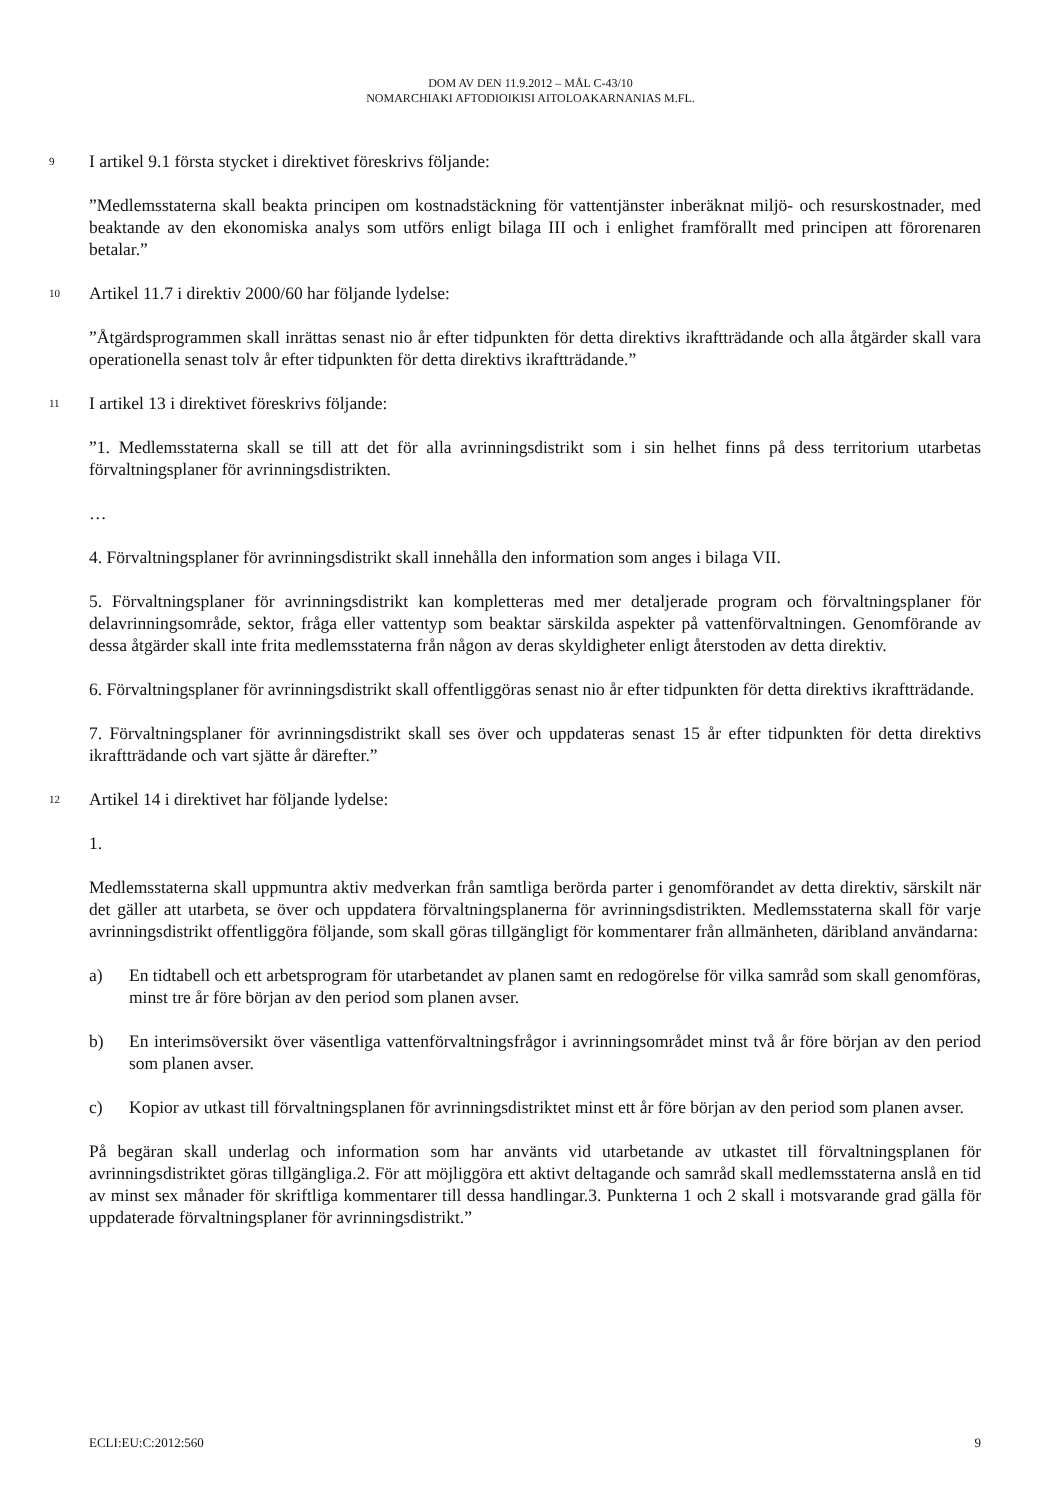DOM AV DEN 11.9.2012 – MÅL C-43/10
NOMARCHIAKI AFTODIOIKISI AITOLOAKARNANIAS M.FL.
9 I artikel 9.1 första stycket i direktivet föreskrivs följande:
”Medlemsstaterna skall beakta principen om kostnadstäckning för vattentjänster inberäknat miljö- och resurskostnader, med beaktande av den ekonomiska analys som utförs enligt bilaga III och i enlighet framförallt med principen att förorenaren betalar.”
10 Artikel 11.7 i direktiv 2000/60 har följande lydelse:
”Åtgärdsprogrammen skall inrättas senast nio år efter tidpunkten för detta direktivs ikraftträdande och alla åtgärder skall vara operationella senast tolv år efter tidpunkten för detta direktivs ikraftträdande.”
11 I artikel 13 i direktivet föreskrivs följande:
”1. Medlemsstaterna skall se till att det för alla avrinningsdistrikt som i sin helhet finns på dess territorium utarbetas förvaltningsplaner för avrinningsdistrikten.
…
4. Förvaltningsplaner för avrinningsdistrikt skall innehålla den information som anges i bilaga VII.
5. Förvaltningsplaner för avrinningsdistrikt kan kompletteras med mer detaljerade program och förvaltningsplaner för delavrinningsområde, sektor, fråga eller vattentyp som beaktar särskilda aspekter på vattenförvaltningen. Genomförande av dessa åtgärder skall inte frita medlemsstaterna från någon av deras skyldigheter enligt återstoden av detta direktiv.
6. Förvaltningsplaner för avrinningsdistrikt skall offentliggöras senast nio år efter tidpunkten för detta direktivs ikraftträdande.
7. Förvaltningsplaner för avrinningsdistrikt skall ses över och uppdateras senast 15 år efter tidpunkten för detta direktivs ikraftträdande och vart sjätte år därefter.”
12 Artikel 14 i direktivet har följande lydelse:
1.
Medlemsstaterna skall uppmuntra aktiv medverkan från samtliga berörda parter i genomförandet av detta direktiv, särskilt när det gäller att utarbeta, se över och uppdatera förvaltningsplanerna för avrinningsdistrikten. Medlemsstaterna skall för varje avrinningsdistrikt offentliggöra följande, som skall göras tillgängligt för kommentarer från allmänheten, däribland användarna:
a) En tidtabell och ett arbetsprogram för utarbetandet av planen samt en redogörelse för vilka samråd som skall genomföras, minst tre år före början av den period som planen avser.
b) En interimsöversikt över väsentliga vattenförvaltningsfrågor i avrinningsområdet minst två år före början av den period som planen avser.
c) Kopior av utkast till förvaltningsplanen för avrinningsdistriktet minst ett år före början av den period som planen avser.
På begäran skall underlag och information som har använts vid utarbetande av utkastet till förvaltningsplanen för avrinningsdistriktet göras tillgängliga.2. För att möjliggöra ett aktivt deltagande och samråd skall medlemsstaterna anslå en tid av minst sex månader för skriftliga kommentarer till dessa handlingar.3. Punkterna 1 och 2 skall i motsvarande grad gälla för uppdaterade förvaltningsplaner för avrinningsdistrikt.”
ECLI:EU:C:2012:560 9